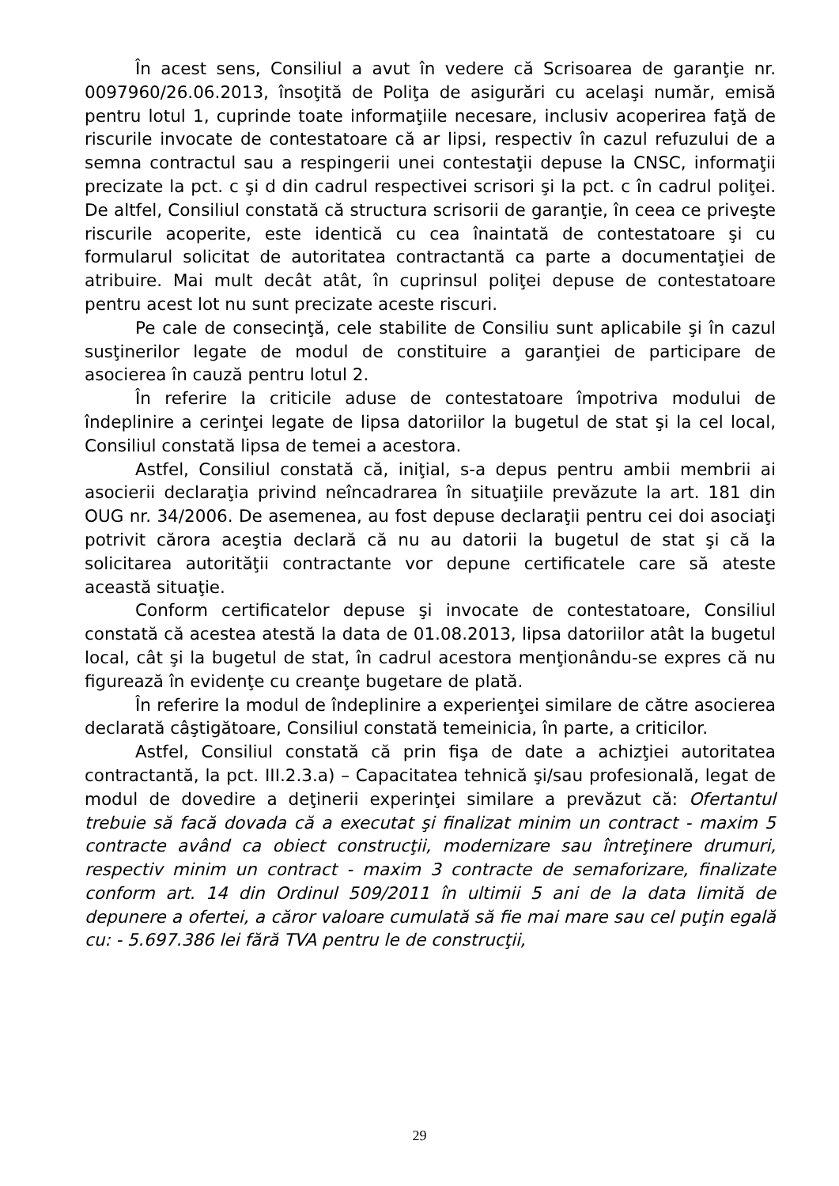În acest sens, Consiliul a avut în vedere că Scrisoarea de garanţie nr. 0097960/26.06.2013, însoţită de Poliţa de asigurări cu acelaşi număr, emisă pentru lotul 1, cuprinde toate informaţiile necesare, inclusiv acoperirea faţă de riscurile invocate de contestatoare că ar lipsi, respectiv în cazul refuzului de a semna contractul sau a respingerii unei contestaţii depuse la CNSC, informaţii precizate la pct. c şi d din cadrul respectivei scrisori şi la pct. c în cadrul poliţei. De altfel, Consiliul constată că structura scrisorii de garanţie, în ceea ce priveşte riscurile acoperite, este identică cu cea înaintată de contestatoare şi cu formularul solicitat de autoritatea contractantă ca parte a documentaţiei de atribuire. Mai mult decât atât, în cuprinsul poliţei depuse de contestatoare pentru acest lot nu sunt precizate aceste riscuri.
Pe cale de consecinţă, cele stabilite de Consiliu sunt aplicabile şi în cazul susţinerilor legate de modul de constituire a garanţiei de participare de asocierea în cauză pentru lotul 2.
În referire la criticile aduse de contestatoare împotriva modului de îndeplinire a cerinţei legate de lipsa datoriilor la bugetul de stat şi la cel local, Consiliul constată lipsa de temei a acestora.
Astfel, Consiliul constată că, iniţial, s-a depus pentru ambii membrii ai asocierii declaraţia privind neîncadrarea în situaţiile prevăzute la art. 181 din OUG nr. 34/2006. De asemenea, au fost depuse declaraţii pentru cei doi asociaţi potrivit cărora aceştia declară că nu au datorii la bugetul de stat şi că la solicitarea autorităţii contractante vor depune certificatele care să ateste această situaţie.
Conform certificatelor depuse şi invocate de contestatoare, Consiliul constată că acestea atestă la data de 01.08.2013, lipsa datoriilor atât la bugetul local, cât şi la bugetul de stat, în cadrul acestora menţionându-se expres că nu figurează în evidenţe cu creanţe bugetare de plată.
În referire la modul de îndeplinire a experienţei similare de către asocierea declarată câştigătoare, Consiliul constată temeinicia, în parte, a criticilor.
Astfel, Consiliul constată că prin fişa de date a achizţiei autoritatea contractantă, la pct. III.2.3.a) – Capacitatea tehnică şi/sau profesională, legat de modul de dovedire a deţinerii experinţei similare a prevăzut că: Ofertantul trebuie să facă dovada că a executat şi finalizat minim un contract - maxim 5 contracte având ca obiect construcţii, modernizare sau întreţinere drumuri, respectiv minim un contract - maxim 3 contracte de semaforizare, finalizate conform art. 14 din Ordinul 509/2011 în ultimii 5 ani de la data limită de depunere a ofertei, a căror valoare cumulată să fie mai mare sau cel puţin egală cu: - 5.697.386 lei fără TVA pentru le de construcţii,
29